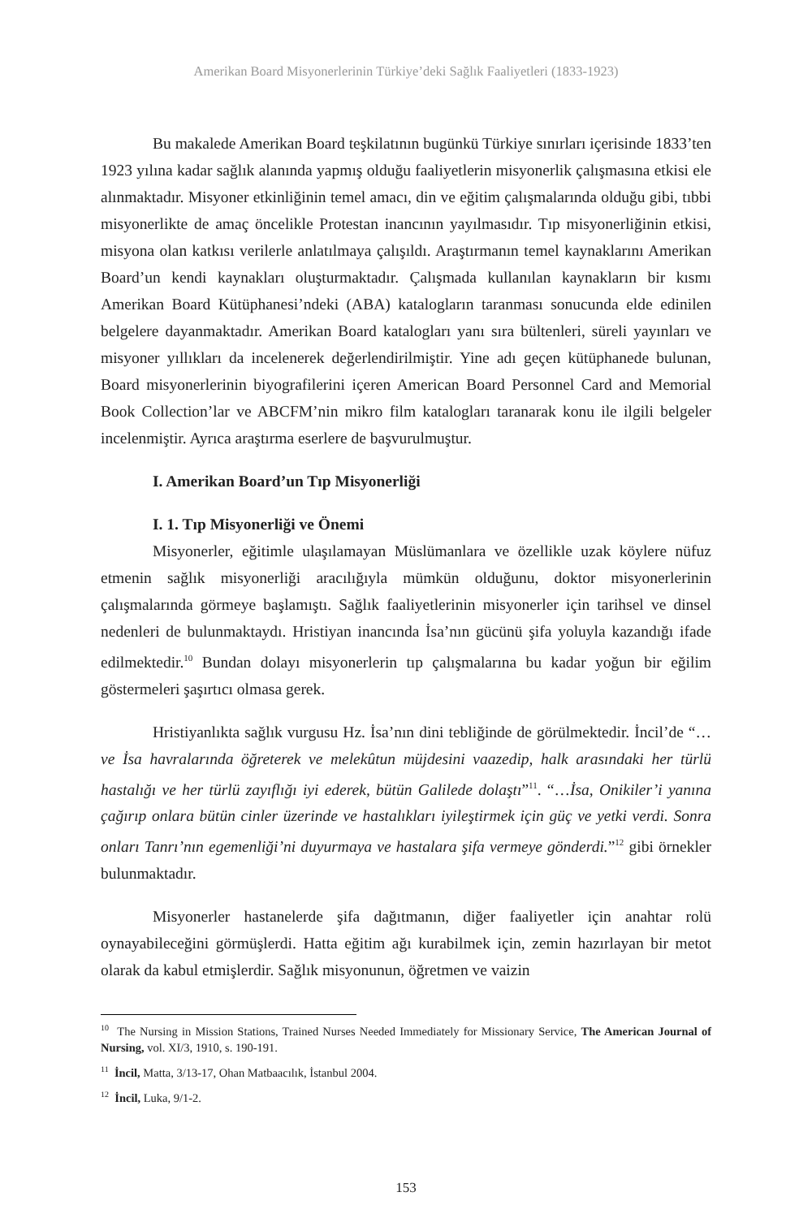Amerikan Board Misyonerlerinin Türkiye’deki Sağlık Faaliyetleri (1833-1923)
Bu makalede Amerikan Board teşkilatının bugünkü Türkiye sınırları içerisinde 1833’ten 1923 yılına kadar sağlık alanında yapmış olduğu faaliyetlerin misyonerlik çalışmasına etkisi ele alınmaktadır. Misyoner etkinliğinin temel amacı, din ve eğitim çalışmalarında olduğu gibi, tıbbi misyonerlikte de amaç öncelikle Protestan inancının yayılmasıdır. Tıp misyonerliğinin etkisi, misyona olan katkısı verilerle anlatılmaya çalışıldı. Araştırmanın temel kaynaklarını Amerikan Board’un kendi kaynakları oluşturmaktadır. Çalışmada kullanılan kaynakların bir kısmı Amerikan Board Kütüphanesi’ndeki (ABA) katalogların taranması sonucunda elde edinilen belgelere dayanmaktadır. Amerikan Board katalogları yanı sıra bültenleri, süreli yayınları ve misyoner yıllıkları da incelenerek değerlendirilmiştir. Yine adı geçen kütüphanede bulunan, Board misyonerlerinin biyografilerini içeren American Board Personnel Card and Memorial Book Collection’lar ve ABCFM’nin mikro film katalogları taranarak konu ile ilgili belgeler incelenmiştir. Ayrıca araştırma eserlere de başvurulmuştur.
I. Amerikan Board’un Tıp Misyonerliği
I. 1. Tıp Misyonerliği ve Önemi
Misyonerler, eğitimle ulaşılamayan Müslümanlara ve özellikle uzak köylere nüfuz etmenin sağlık misyonerliği aracılığıyla mümkün olduğunu, doktor misyonerlerinin çalışmalarında görmeye başlamıştı. Sağlık faaliyetlerinin misyonerler için tarihsel ve dinsel nedenleri de bulunmaktaydı. Hristiyan inancında İsa’nın gücünü şifa yoluyla kazandığı ifade edilmektedir.<sup>10</sup> Bundan dolayı misyonerlerin tıp çalışmalarına bu kadar yoğun bir eğilim göstermeleri şaşırtıcı olmasa gerek.
Hristiyanlıkta sağlık vurgusu Hz. İsa’nın dini tebliğinde de görülmektedir. İncil’de “…ve İsa havralarında öğreterek ve melekûtun müjdesini vaazedip, halk arasındaki her türlü hastalığı ve her türlü zayıflığı iyi ederek, bütün Galilede dolaştı”<sup>11</sup>. “…İsa, Onikiler’i yanına çağırıp onlara bütün cinler üzerinde ve hastalıkları iyileştirmek için güç ve yetki verdi. Sonra onları Tanrı’nın egemenliği’ni duyurmaya ve hastalara şifa vermeye gönderdi.”<sup>12</sup> gibi örnekler bulunmaktadır.
Misyonerler hastanelerde şifa dağıtmanın, diğer faaliyetler için anahtar rolü oynayabileceğini görmüşlerdi. Hatta eğitim ağı kurabilmek için, zemin hazırlayan bir metot olarak da kabul etmişlerdir. Sağlık misyonunun, öğretmen ve vaizin
<sup>10</sup> The Nursing in Mission Stations, Trained Nurses Needed Immediately for Missionary Service, The American Journal of Nursing, vol. XI/3, 1910, s. 190-191.
<sup>11</sup> İncil, Matta, 3/13-17, Ohan Matbaacılık, İstanbul 2004.
<sup>12</sup> İncil, Luka, 9/1-2.
153